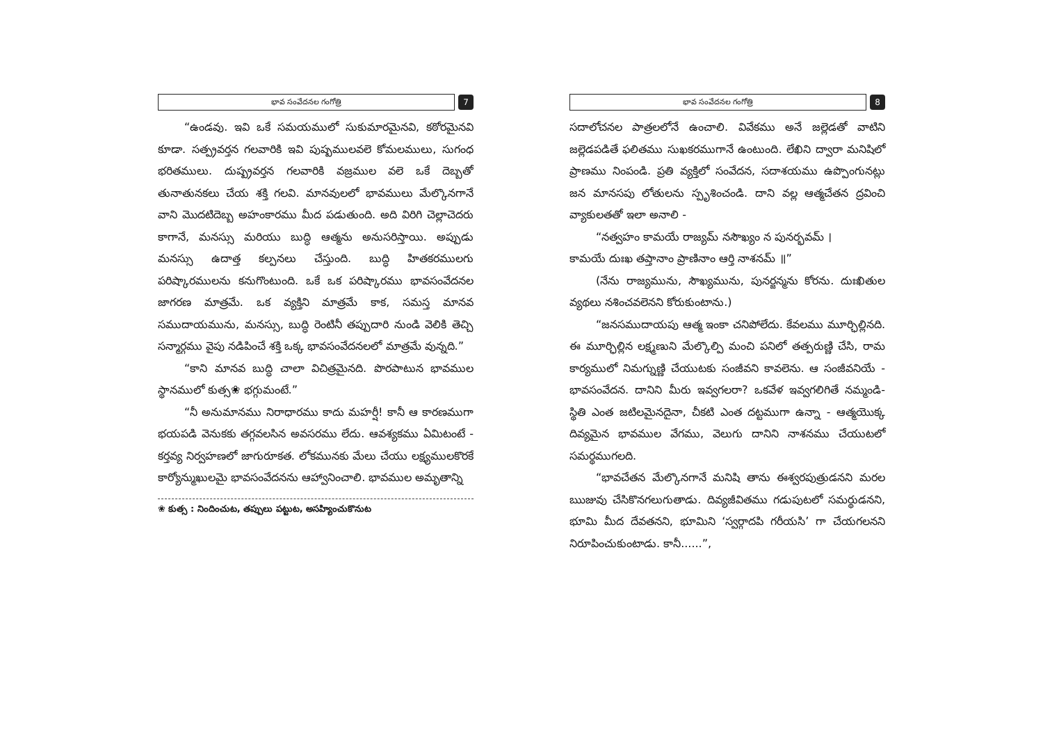భావ సంవేదనల గంగోత్రి 7
“ఉండవు. ఇవి ఒకే సమయములో సుకుమారమైనవి, కఠోరమైనవి కూడా. సత్ప్రవర్తన గలవారికి ఇవి పుష్పములవలె కోమలములు, సుగంధ భరితములు. దుష్ప్రవర్తన గలవారికి వజ్రముల వలె ఒకే దెబ్బతో తునాతునకలు చేయ శక్తి గలవి. మానవులలో భావములు మేల్కొనగానే వాని మొదటిదెబ్బ అహంకారము మీద పడుతుంది. అది విరిగి చెల్లాచెదరు కాగానే, మనస్సు మరియు బుద్ధి ఆత్మను అనుసరిస్తాయి. అప్పుడు మనస్సు ఉదాత్త కల్పనలు చేస్తుంది. బుద్ధి హితకరములగు పరిష్కారములను కనుగొంటుంది. ఒకే ఒక పరిష్కారము భావసంవేదనల జాగరణ మాత్రమే. ఒక వ్యక్తిని మాత్రమే కాక, సమస్త మానవ సముదాయమును, మనస్సు, బుద్ధి రెంటినీ తప్పుదారి నుండి వెలికి తెచ్చి సన్మార్గము వైపు నడిపించే శక్తి ఒక్క భావసంవేదనలలో మాత్రమే వున్నది.”
“కాని మానవ బుద్ధి చాలా విచిత్రమైనది. పొరపాటున భావముల స్థానములో కుత్స❀ భగ్గుమంటే.”
“నీ అనుమానము నిరాధారము కాదు మహర్షీ! కానీ ఆ కారణముగా భయపడి వెనుకకు తగ్గవలసిన అవసరము లేదు. ఆవశ్యకము ఏమిటంటే - కర్తవ్య నిర్వహణలో జాగురూకత. లోకమునకు మేలు చేయు లక్ష్యములకొరకే కార్యోన్ముఖులమై భావసంవేదనను ఆహ్వానించాలి. భావముల అమృతాన్ని
❀ కుత్స : నిందించుట, తప్పులు పట్టుట, అసహ్యించుకొనుట
భావ సంవేదనల గంగోత్రి 8
సదాలోచనల పాత్రలలోనే ఉంచాలి. వివేకము అనే జల్లెడతో వాటిని జల్లెడపడితే ఫలితము సుఖకరముగానే ఉంటుంది. లేఖిని ద్వారా మనిషిలో ప్రాణము నింపండి. ప్రతి వ్యక్తిలో సంవేదన, సదాశయము ఉప్పొంగునట్లు జన మానసపు లోతులను స్పృశించండి. దాని వల్ల ఆత్మచేతన ద్రవించి వ్యాకులతతో ఇలా అనాలి -
“నత్వహం కామయే రాజ్యమ్ నసౌఖ్యం న పునర్భవమ్ ।
కామయే దుఃఖ తప్తానాం ప్రాణినాం ఆర్తి నాశనమ్ ॥”
(నేను రాజ్యమును, సౌఖ్యమును, పునర్జన్మను కోరను. దుఃఖితుల వ్యథలు నశించవలెనని కోరుకుంటాను.)
“జనసముదాయపు ఆత్మ ఇంకా చనిపోలేదు. కేవలము మూర్ఛిల్లినది. ఈ మూర్ఛిల్లిన లక్ష్మణుని మేల్కొల్పి మంచి పనిలో తత్పరుణ్ణి చేసి, రామ కార్యములో నిమగ్నుణ్ణి చేయుటకు సంజీవని కావలెను. ఆ సంజీవనియే - భావసంవేదన. దానిని మీరు ఇవ్వగలరా? ఒకవేళ ఇవ్వగలిగితే నమ్మండి- స్థితి ఎంత జటిలమైనదైనా, చీకటి ఎంత దట్టముగా ఉన్నా - ఆత్మయొక్క దివ్యమైన భావముల వేగము, వెలుగు దానిని నాశనము చేయుటలో సమర్థముగలది.
“భావచేతన మేల్కొనగానే మనిషి తాను ఈశ్వరపుత్రుడనని మరల ఋజువు చేసికొనగలుగుతాడు. దివ్యజీవితము గడుపుటలో సమర్థుడనని, భూమి మీద దేవతనని, భూమిని ‘స్వర్గాదపి గరీయసి’ గా చేయగలనని నిరూపించుకుంటాడు. కానీ......”,